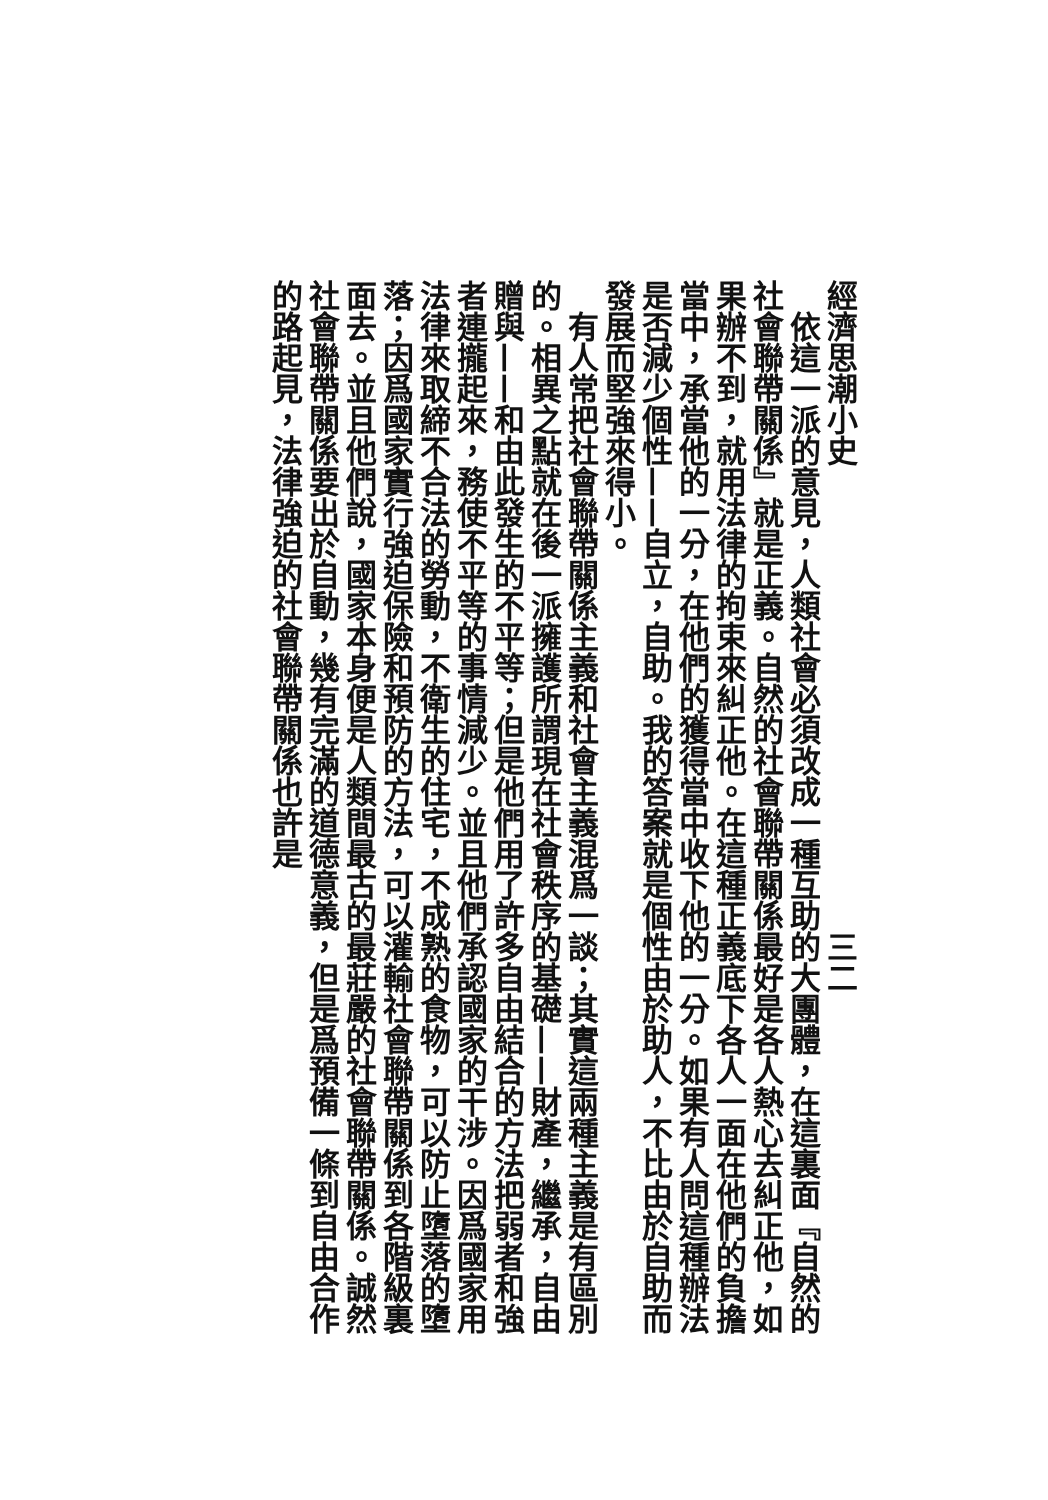經濟思潮小史　　　　　　　　　　　　　　　三二
　依這一派的意見，人類社會必須改成一種互助的大團體，在這裏面『自然的社會聯帶關係』就是正義。自然的社會聯帶關係最好是各人熱心去糾正他，如果辦不到，就用法律的拘束來糾正他。在這種正義底下各人一面在他們的負擔當中，承當他的一分，在他們的獲得當中收下他的一分。如果有人問這種辦法是否減少個性——自立，自助。我的答案就是個性由於助人，不比由於自助而發展而堅強來得小。
　有人常把社會聯帶關係主義和社會主義混爲一談；其實這兩種主義是有區別的。相異之點就在後一派擁護所謂現在社會秩序的基礎——財產，繼承，自由贈與——和由此發生的不平等；但是他們用了許多自由結合的方法把弱者和強者連攏起來，務使不平等的事情減少。並且他們承認國家的干涉。因爲國家用法律來取締不合法的勞動，不衛生的住宅，不成熟的食物，可以防止墮落的墮落；因爲國家實行強迫保險和預防的方法，可以灌輸社會聯帶關係到各階級裏面去。並且他們說，國家本身便是人類間最古的最莊嚴的社會聯帶關係。誠然社會聯帶關係要出於自動，幾有完滿的道德意義，但是爲預備一條到自由合作的路起見，法律強迫的社會聯帶關係也許是